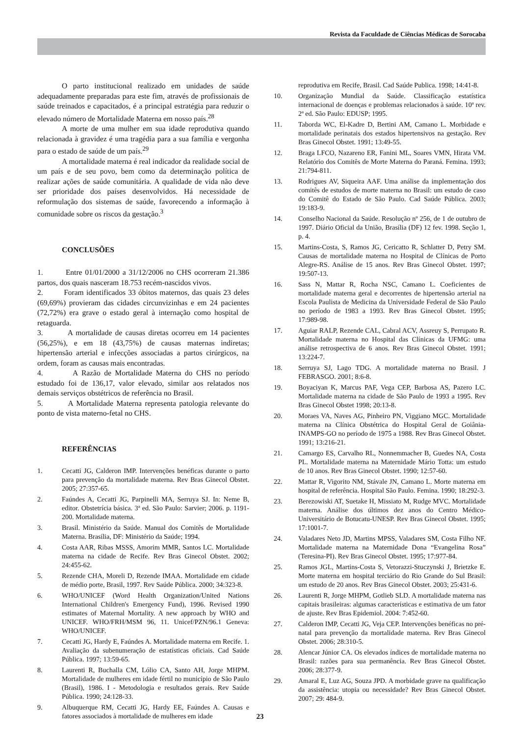Revista da Faculdade de Ciências Médicas de Sorocaba
O parto institucional realizado em unidades de saúde adequadamente preparadas para este fim, através de profissionais de saúde treinados e capacitados, é a principal estratégia para reduzir o elevado número de Mortalidade Materna em nosso país.<sup>28</sup>
A morte de uma mulher em sua idade reprodutiva quando relacionada à gravidez é uma tragédia para a sua família e vergonha para o estado de saúde de um país.<sup>29</sup>
A mortalidade materna é real indicador da realidade social de um país e de seu povo, bem como da determinação política de realizar ações de saúde comunitária. A qualidade de vida não deve ser prioridade dos países desenvolvidos. Há necessidade de reformulação dos sistemas de saúde, favorecendo a informação à comunidade sobre os riscos da gestação.<sup>3</sup>
CONCLUSÕES
1. Entre 01/01/2000 a 31/12/2006 no CHS ocorreram 21.386 partos, dos quais nasceram 18.753 recém-nascidos vivos.
2. Foram identificados 33 óbitos maternos, das quais 23 deles (69,69%) provieram das cidades circunvizinhas e em 24 pacientes (72,72%) era grave o estado geral à internação como hospital de retaguarda.
3. A mortalidade de causas diretas ocorreu em 14 pacientes (56,25%), e em 18 (43,75%) de causas maternas indiretas; hipertensão arterial e infecções associadas a partos cirúrgicos, na ordem, foram as causas mais encontradas.
4. A Razão de Mortalidade Materna do CHS no período estudado foi de 136,17, valor elevado, similar aos relatados nos demais serviços obstétricos de referência no Brasil.
5. A Mortalidade Materna representa patologia relevante do ponto de vista materno-fetal no CHS.
REFERÊNCIAS
1. Cecatti JG, Calderon IMP. Intervenções benéficas durante o parto para prevenção da mortalidade materna. Rev Bras Ginecol Obstet. 2005; 27:357-65.
2. Faúndes A, Cecatti JG, Parpinelli MA, Serruya SJ. In: Neme B, editor. Obstetrícia básica. 3ª ed. São Paulo: Sarvier; 2006. p. 1191-200. Mortalidade materna.
3. Brasil. Ministério da Saúde. Manual dos Comitês de Mortalidade Materna. Brasília, DF: Ministério da Saúde; 1994.
4. Costa AAR, Ribas MSSS, Amorim MMR, Santos LC. Mortalidade materna na cidade de Recife. Rev Bras Ginecol Obstet. 2002; 24:455-62.
5. Rezende CHA, Moreli D, Rezende IMAA. Mortalidade em cidade de médio porte, Brasil, 1997. Rev Saúde Pública. 2000; 34:323-8.
6. WHO/UNICEF (Word Health Organization/United Nations International Children's Emergency Fund), 1996. Revised 1990 estimates of Maternal Mortality. A new approach by WHO and UNICEF. WHO/FRH/MSM 96, 11. Unicef/PZN/96.1 Geneva: WHO/UNICEF.
7. Cecatti JG, Hardy E, Faúndes A. Mortalidade materna em Recife. 1. Avaliação da subenumeração de estatísticas oficiais. Cad Saúde Pública. 1997; 13:59-65.
8. Laurenti R, Buchalla CM, Lólio CA, Santo AH, Jorge MHPM. Mortalidade de mulheres em idade fértil no município de São Paulo (Brasil), 1986. I - Metodologia e resultados gerais. Rev Saúde Pública. 1990; 24:128-33.
9. Albuquerque RM, Cecatti JG, Hardy EE, Faúndes A. Causas e fatores associados à mortalidade de mulheres em idade
reprodutiva em Recife, Brasil. Cad Saúde Publica. 1998; 14:41-8.
10. Organização Mundial da Saúde. Classificação estatística internacional de doenças e problemas relacionados à saúde. 10ª rev. 2ª ed. São Paulo: EDUSP; 1995.
11. Taborda WC, El-Kadre D, Bertini AM, Camano L. Morbidade e mortalidade perinatais dos estados hipertensivos na gestação. Rev Bras Ginecol Obstet. 1991; 13:49-55.
12. Braga LFCO, Nazareno ER, Fanini ML, Soares VMN, Hirata VM. Relatório dos Comitês de Morte Materna do Paraná. Femina. 1993; 21:794-811.
13. Rodrigues AV, Siqueira AAF. Uma análise da implementação dos comitês de estudos de morte materna no Brasil: um estudo de caso do Comitê do Estado de São Paulo. Cad Saúde Pública. 2003; 19:183-9.
14. Conselho Nacional da Saúde. Resolução nº 256, de 1 de outubro de 1997. Diário Oficial da União, Brasília (DF) 12 fev. 1998. Seção 1, p. 4.
15. Martins-Costa, S, Ramos JG, Cericatto R, Schlatter D, Petry SM. Causas de mortalidade materna no Hospital de Clínicas de Porto Alegre-RS. Análise de 15 anos. Rev Bras Ginecol Obstet. 1997; 19:507-13.
16. Sass N, Mattar R, Rocha NSC, Camano L. Coeficientes de mortalidade materna geral e decorrentes de hipertensão arterial na Escola Paulista de Medicina da Universidade Federal de São Paulo no período de 1983 a 1993. Rev Bras Ginecol Obstet. 1995; 17:989-98.
17. Aguiar RALP, Rezende CAL, Cabral ACV, Assreuy S, Perrupato R. Mortalidade materna no Hospital das Clínicas da UFMG: uma análise retrospectiva de 6 anos. Rev Bras Ginecol Obstet. 1991; 13:224-7.
18. Serruya SJ, Lago TDG. A mortalidade materna no Brasil. J FEBRASGO. 2001; 8:6-8.
19. Boyaciyan K, Marcus PAF, Vega CEP, Barbosa AS, Pazero LC. Mortalidade materna na cidade de São Paulo de 1993 a 1995. Rev Bras Ginecol Obstet 1998; 20:13-8.
20. Moraes VA, Naves AG, Pinheiro PN, Viggiano MGC. Mortalidade materna na Clínica Obstétrica do Hospital Geral de Goiânia-INAMPS-GO no período de 1975 a 1988. Rev Bras Ginecol Obstet. 1991; 13:216-21.
21. Camargo ES, Carvalho RL, Nonnemmacher B, Guedes NA, Costa PL. Mortalidade materna na Maternidade Mário Totta: um estudo de 10 anos. Rev Bras Ginecol Obstet. 1990; 12:57-60.
22. Mattar R, Vigorito NM, Stávale JN, Camano L. Morte materna em hospital de referência. Hospital São Paulo. Femina. 1990; 18:292-3.
23. Berezowiski AT, Suetake H, Missiato M, Rudge MVC. Mortalidade materna. Análise dos últimos dez anos do Centro Médico-Universitário de Botucatu-UNESP. Rev Bras Ginecol Obstet. 1995; 17:1001-7.
24. Valadares Neto JD, Martins MPSS, Valadares SM, Costa Filho NF. Mortalidade materna na Maternidade Dona “Evangelina Rosa” (Teresina-PI). Rev Bras Ginecol Obstet. 1995; 17:977-84.
25. Ramos JGL, Martins-Costa S, Vetorazzi-Stuczynski J, Brietzke E. Morte materna em hospital terciário do Rio Grande do Sul Brasil: um estudo de 20 anos. Rev Bras Ginecol Obstet. 2003; 25:431-6.
26. Laurenti R, Jorge MHPM, Gotlieb SLD. A mortalidade materna nas capitais brasileiras: algumas características e estimativa de um fator de ajuste. Rev Bras Epidemiol. 2004: 7:452-60.
27. Calderon IMP, Cecatti JG, Veja CEP. Intervenções benéficas no pré-natal para prevenção da mortalidade materna. Rev Bras Ginecol Obstet. 2006; 28:310-5.
28. Alencar Júnior CA. Os elevados índices de mortalidade materna no Brasil: razões para sua permanência. Rev Bras Ginecol Obstet. 2006; 28:377-9.
29. Amaral E, Luz AG, Souza JPD. A morbidade grave na qualificação da assistência: utopia ou necessidade? Rev Bras Ginecol Obstet. 2007; 29: 484-9.
23